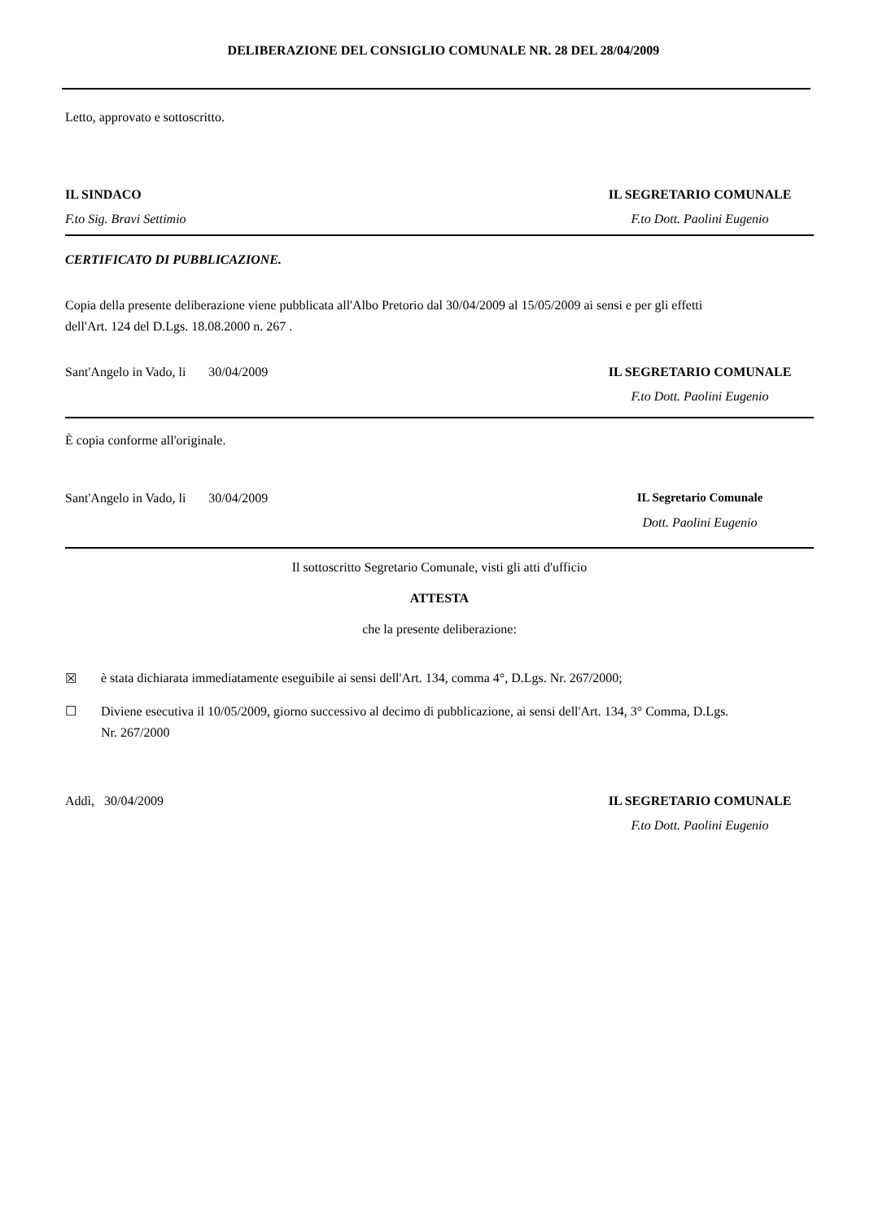DELIBERAZIONE DEL CONSIGLIO COMUNALE NR. 28 DEL 28/04/2009
Letto, approvato e sottoscritto.
IL SINDACO IL SEGRETARIO COMUNALE
F.to Sig. Bravi Settimio F.to Dott. Paolini Eugenio
CERTIFICATO DI PUBBLICAZIONE.
Copia della presente deliberazione viene pubblicata all'Albo Pretorio dal 30/04/2009 al 15/05/2009 ai sensi e per gli effetti dell'Art. 124 del D.Lgs. 18.08.2000 n. 267 .
Sant'Angelo in Vado, li 30/04/2009
IL SEGRETARIO COMUNALE
F.to Dott. Paolini Eugenio
È copia conforme all'originale.
Sant'Angelo in Vado, li 30/04/2009
IL Segretario Comunale
Dott. Paolini Eugenio
Il sottoscritto Segretario Comunale, visti gli atti d'ufficio
ATTESTA
che la presente deliberazione:
☒ è stata dichiarata immediatamente eseguibile ai sensi dell'Art. 134, comma 4°, D.Lgs. Nr. 267/2000;
☐ Diviene esecutiva il 10/05/2009, giorno successivo al decimo di pubblicazione, ai sensi dell'Art. 134, 3° Comma, D.Lgs. Nr. 267/2000
Addì, 30/04/2009 IL SEGRETARIO COMUNALE
F.to Dott. Paolini Eugenio